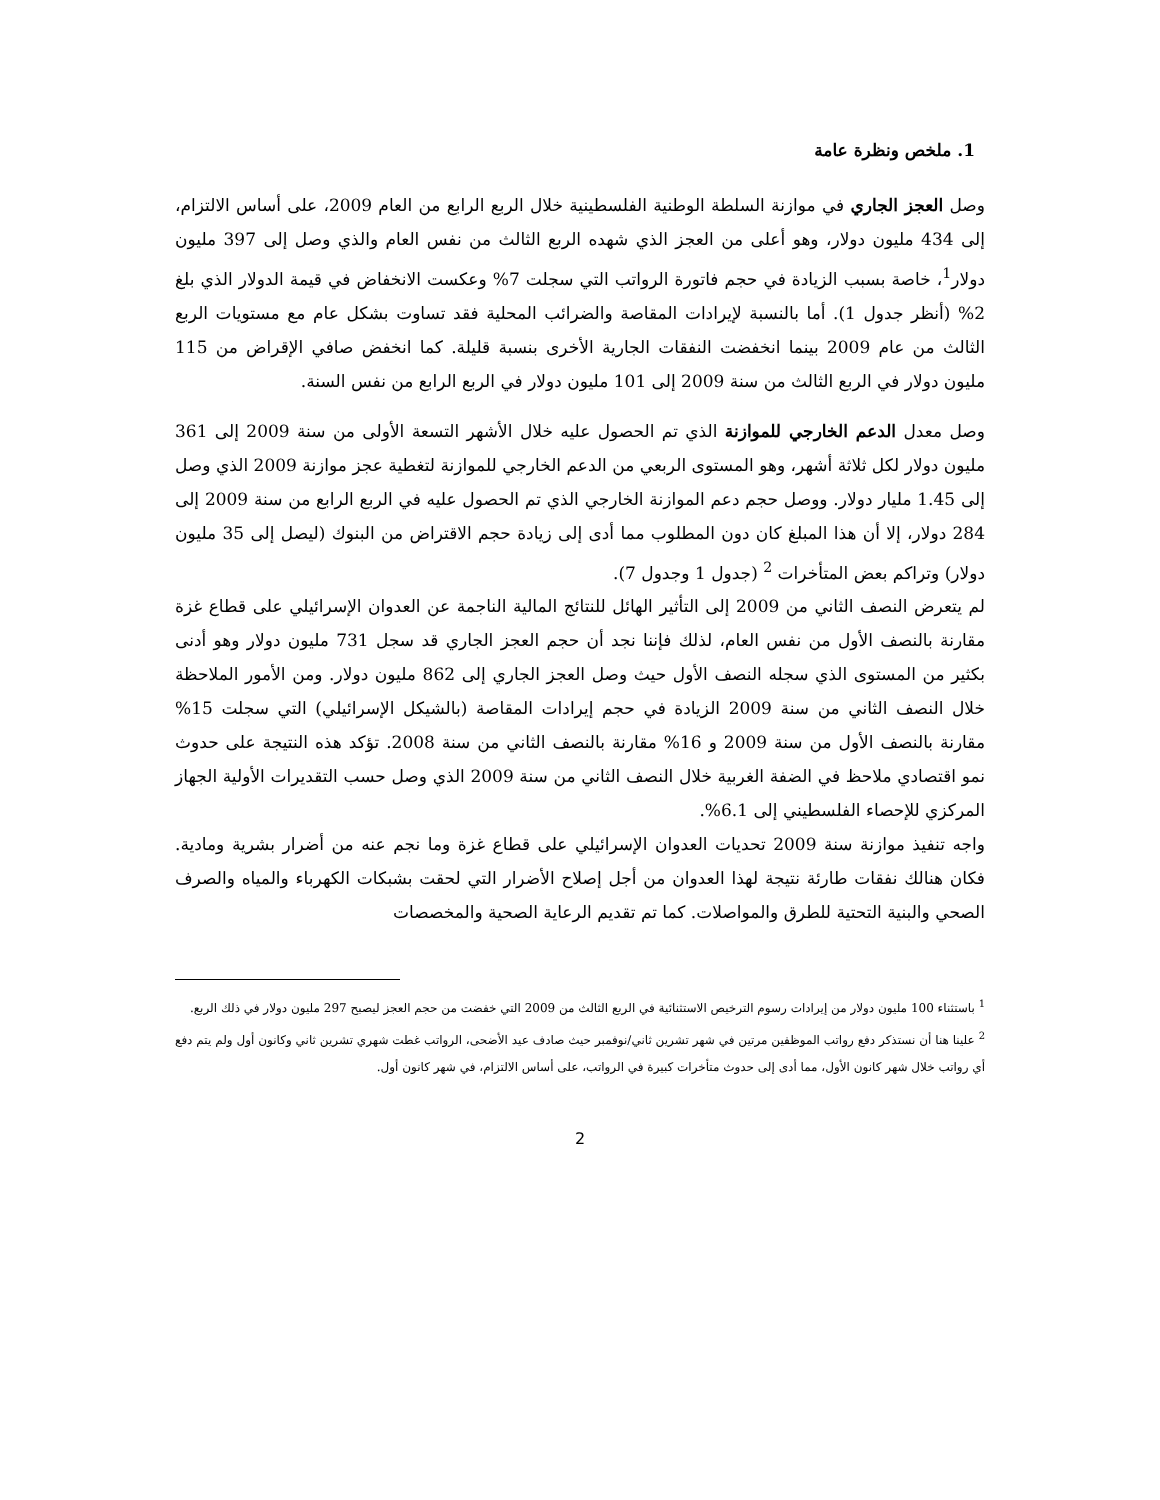1. ملخص ونظرة عامة
وصل العجز الجاري في موازنة السلطة الوطنية الفلسطينية خلال الربع الرابع من العام 2009، على أساس الالتزام، إلى 434 مليون دولار، وهو أعلى من العجز الذي شهده الربع الثالث من نفس العام والذي وصل إلى 397 مليون دولار<sup>1</sup>، خاصة بسبب الزيادة في حجم فاتورة الرواتب التي سجلت 7% وعكست الانخفاض في قيمة الدولار الذي بلغ 2% (أنظر جدول 1). أما بالنسبة لإيرادات المقاصة والضرائب المحلية فقد تساوت بشكل عام مع مستويات الربع الثالث من عام 2009 بينما انخفضت النفقات الجارية الأخرى بنسبة قليلة. كما انخفض صافي الإقراض من 115 مليون دولار في الربع الثالث من سنة 2009 إلى 101 مليون دولار في الربع الرابع من نفس السنة.
وصل معدل الدعم الخارجي للموازنة الذي تم الحصول عليه خلال الأشهر التسعة الأولى من سنة 2009 إلى 361 مليون دولار لكل ثلاثة أشهر، وهو المستوى الربعي من الدعم الخارجي للموازنة لتغطية عجز موازنة 2009 الذي وصل إلى 1.45 مليار دولار. ووصل حجم دعم الموازنة الخارجي الذي تم الحصول عليه في الربع الرابع من سنة 2009 إلى 284 دولار، إلا أن هذا المبلغ كان دون المطلوب مما أدى إلى زيادة حجم الاقتراض من البنوك (ليصل إلى 35 مليون دولار) وتراكم بعض المتأخرات <sup>2</sup> (جدول 1 وجدول 7).
لم يتعرض النصف الثاني من 2009 إلى التأثير الهائل للنتائج المالية الناجمة عن العدوان الإسرائيلي على قطاع غزة مقارنة بالنصف الأول من نفس العام، لذلك فإننا نجد أن حجم العجز الجاري قد سجل 731 مليون دولار وهو أدنى بكثير من المستوى الذي سجله النصف الأول حيث وصل العجز الجاري إلى 862 مليون دولار. ومن الأمور الملاحظة خلال النصف الثاني من سنة 2009 الزيادة في حجم إيرادات المقاصة (بالشيكل الإسرائيلي) التي سجلت 15% مقارنة بالنصف الأول من سنة 2009 و 16% مقارنة بالنصف الثاني من سنة 2008. تؤكد هذه النتيجة على حدوث نمو اقتصادي ملاحظ في الضفة الغربية خلال النصف الثاني من سنة 2009 الذي وصل حسب التقديرات الأولية الجهاز المركزي للإحصاء الفلسطيني إلى 6.1%.
واجه تنفيذ موازنة سنة 2009 تحديات العدوان الإسرائيلي على قطاع غزة وما نجم عنه من أضرار بشرية ومادية. فكان هنالك نفقات طارئة نتيجة لهذا العدوان من أجل إصلاح الأضرار التي لحقت بشبكات الكهرباء والمياه والصرف الصحي والبنية التحتية للطرق والمواصلات. كما تم تقديم الرعاية الصحية والمخصصات
<sup>1</sup> باستثناء 100 مليون دولار من إيرادات رسوم الترخيص الاستثنائية في الربع الثالث من 2009 التي خفضت من حجم العجز ليصبح 297 مليون دولار في ذلك الربع.
<sup>2</sup> علينا هنا أن نستذكر دفع رواتب الموظفين مرتين في شهر تشرين ثاني/نوفمبر حيث صادف عيد الأضحى، الرواتب غطت شهري تشرين ثاني وكانون أول ولم يتم دفع أي رواتب خلال شهر كانون الأول، مما أدى إلى حدوث متأخرات كبيرة في الرواتب، على أساس الالتزام، في شهر كانون أول.
2